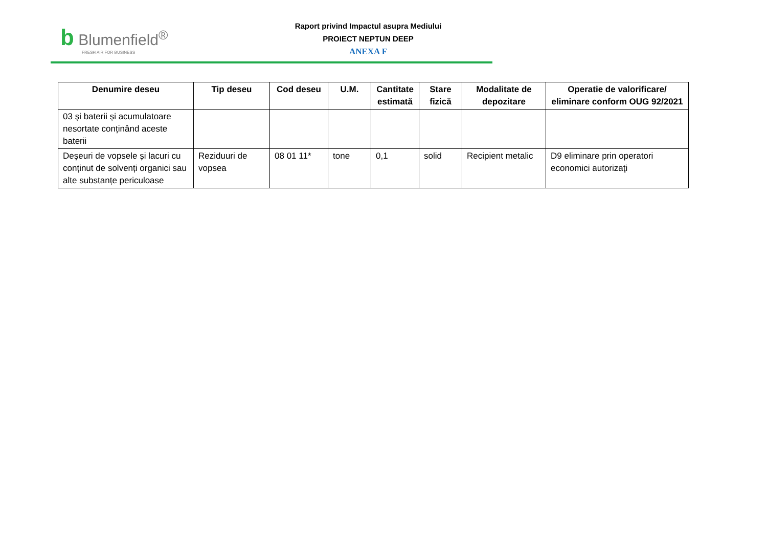b Blumenfield<sup>®</sup>
FRESH AIR FOR BUSINESS
Raport privind Impactul asupra Mediului
PROIECT NEPTUN DEEP
ANEXA F
| Denumire deseu | Tip deseu | Cod deseu | U.M. | Cantitate estimată | Stare fizică | Modalitate de depozitare | Operatie de valorificare/ eliminare conform OUG 92/2021 |
| --- | --- | --- | --- | --- | --- | --- | --- |
| 03 și baterii și acumulatoare nesortate conținând aceste baterii | | | | | | | |
| Deșeuri de vopsele și lacuri cu conținut de solvenți organici sau alte substanțe periculoase | Reziduuri de vopsea | 08 01 11* | tone | 0,1 | solid | Recipient metalic | D9 eliminare prin operatori economici autorizaţi |